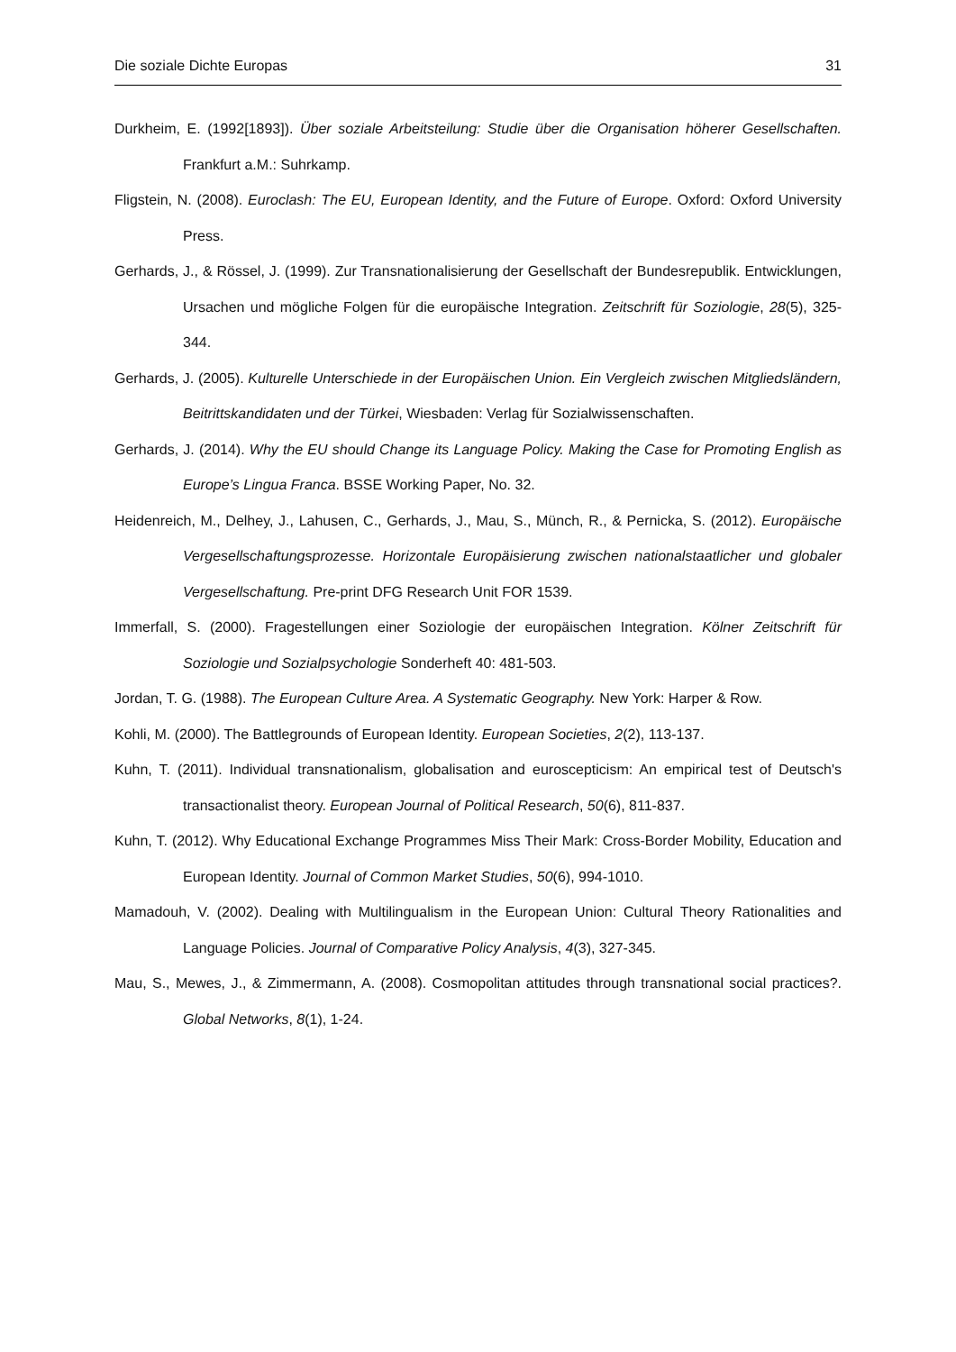Die soziale Dichte Europas 31
Durkheim, E. (1992[1893]). Über soziale Arbeitsteilung: Studie über die Organisation höherer Gesellschaften. Frankfurt a.M.: Suhrkamp.
Fligstein, N. (2008). Euroclash: The EU, European Identity, and the Future of Europe. Oxford: Oxford University Press.
Gerhards, J., & Rössel, J. (1999). Zur Transnationalisierung der Gesellschaft der Bundesrepublik. Entwicklungen, Ursachen und mögliche Folgen für die europäische Integration. Zeitschrift für Soziologie, 28(5), 325-344.
Gerhards, J. (2005). Kulturelle Unterschiede in der Europäischen Union. Ein Vergleich zwischen Mitgliedsländern, Beitrittskandidaten und der Türkei, Wiesbaden: Verlag für Sozialwissenschaften.
Gerhards, J. (2014). Why the EU should Change its Language Policy. Making the Case for Promoting English as Europe’s Lingua Franca. BSSE Working Paper, No. 32.
Heidenreich, M., Delhey, J., Lahusen, C., Gerhards, J., Mau, S., Münch, R., & Pernicka, S. (2012). Europäische Vergesellschaftungsprozesse. Horizontale Europäisierung zwischen nationalstaatlicher und globaler Vergesellschaftung. Pre-print DFG Research Unit FOR 1539.
Immerfall, S. (2000). Fragestellungen einer Soziologie der europäischen Integration. Kölner Zeitschrift für Soziologie und Sozialpsychologie Sonderheft 40: 481-503.
Jordan, T. G. (1988). The European Culture Area. A Systematic Geography. New York: Harper & Row.
Kohli, M. (2000). The Battlegrounds of European Identity. European Societies, 2(2), 113-137.
Kuhn, T. (2011). Individual transnationalism, globalisation and euroscepticism: An empirical test of Deutsch's transactionalist theory. European Journal of Political Research, 50(6), 811-837.
Kuhn, T. (2012). Why Educational Exchange Programmes Miss Their Mark: Cross-Border Mobility, Education and European Identity. Journal of Common Market Studies, 50(6), 994-1010.
Mamadouh, V. (2002). Dealing with Multilingualism in the European Union: Cultural Theory Rationalities and Language Policies. Journal of Comparative Policy Analysis, 4(3), 327-345.
Mau, S., Mewes, J., & Zimmermann, A. (2008). Cosmopolitan attitudes through transnational social practices?. Global Networks, 8(1), 1-24.